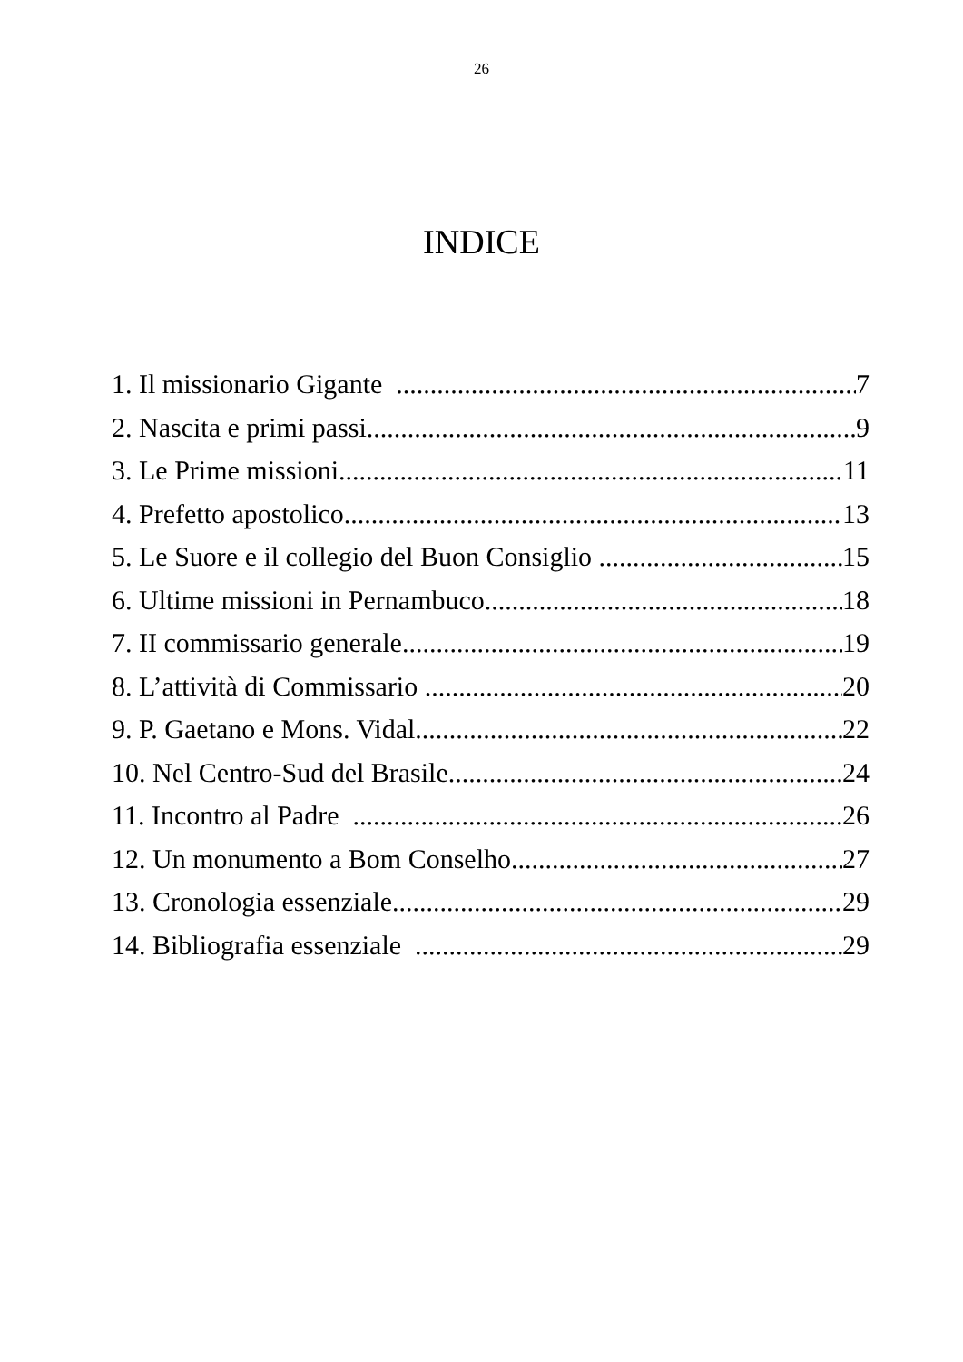26
INDICE
1. Il missionario Gigante 7
2. Nascita e primi passi 9
3. Le Prime missioni 11
4. Prefetto apostolico 13
5. Le Suore e il collegio del Buon Consiglio 15
6. Ultime missioni in Pernambuco 18
7. II commissario generale 19
8. L’attività di Commissario 20
9. P. Gaetano e Mons. Vidal 22
10. Nel Centro-Sud del Brasile 24
11. Incontro al Padre 26
12. Un monumento a Bom Conselho 27
13. Cronologia essenziale 29
14. Bibliografia essenziale 29